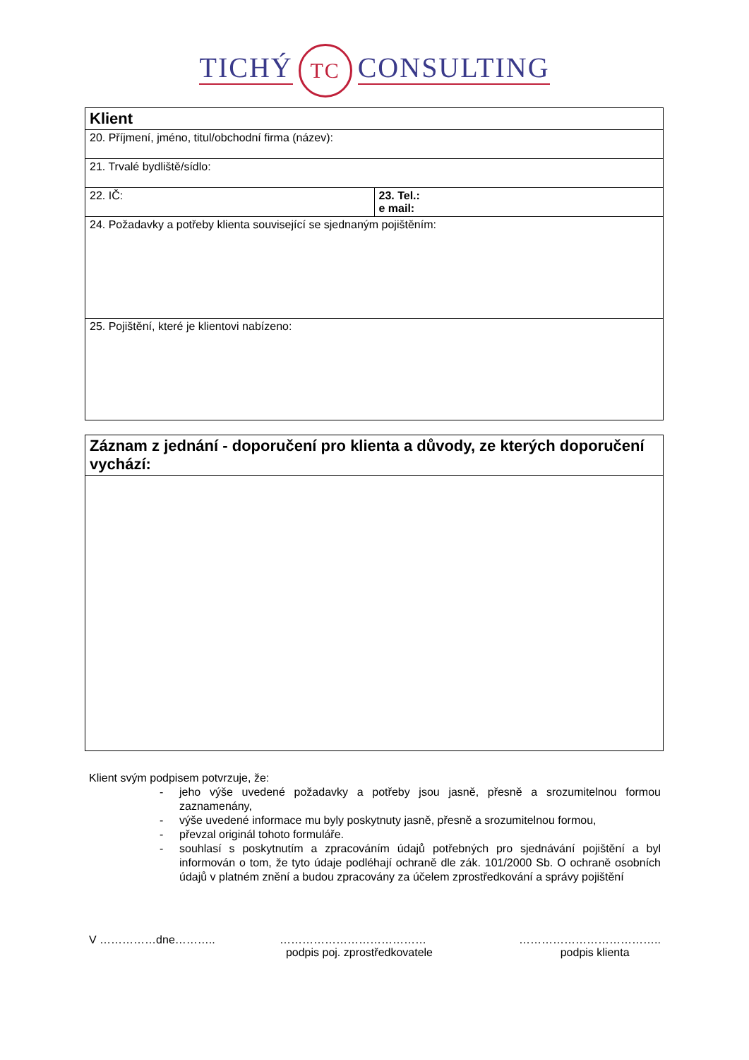TICHÝ TC CONSULTING
| Klient | |
| 20. Příjmení, jméno, titul/obchodní firma (název): | |
| 21. Trvalé bydliště/sídlo: | |
| 22. IČ: | 23. Tel.: e mail: |
| 24. Požadavky a potřeby klienta související se sjednaným pojištěním: | |
| 25. Pojištění, které je klientovi nabízeno: | |
| Záznam z jednání - doporučení pro klienta a důvody, ze kterých doporučení vychází: |
Klient svým podpisem potvrzuje, že:
- jeho výše uvedené požadavky a potřeby jsou jasně, přesně a srozumitelnou formou zaznamenány,
- výše uvedené informace mu byly poskytnuty jasně, přesně a srozumitelnou formou,
- převzal originál tohoto formuláře.
- souhlasí s poskytnutím a zpracováním údajů potřebných pro sjednávání pojištění a byl informován o tom, že tyto údaje podléhají ochraně dle zák. 101/2000 Sb. O ochraně osobních údajů v platném znění a budou zpracovány za účelem zprostředkování a správy pojištění
V ……………dne……….. …………………………………
podpis poj. zprostředkovatele
………………………………..
podpis klienta